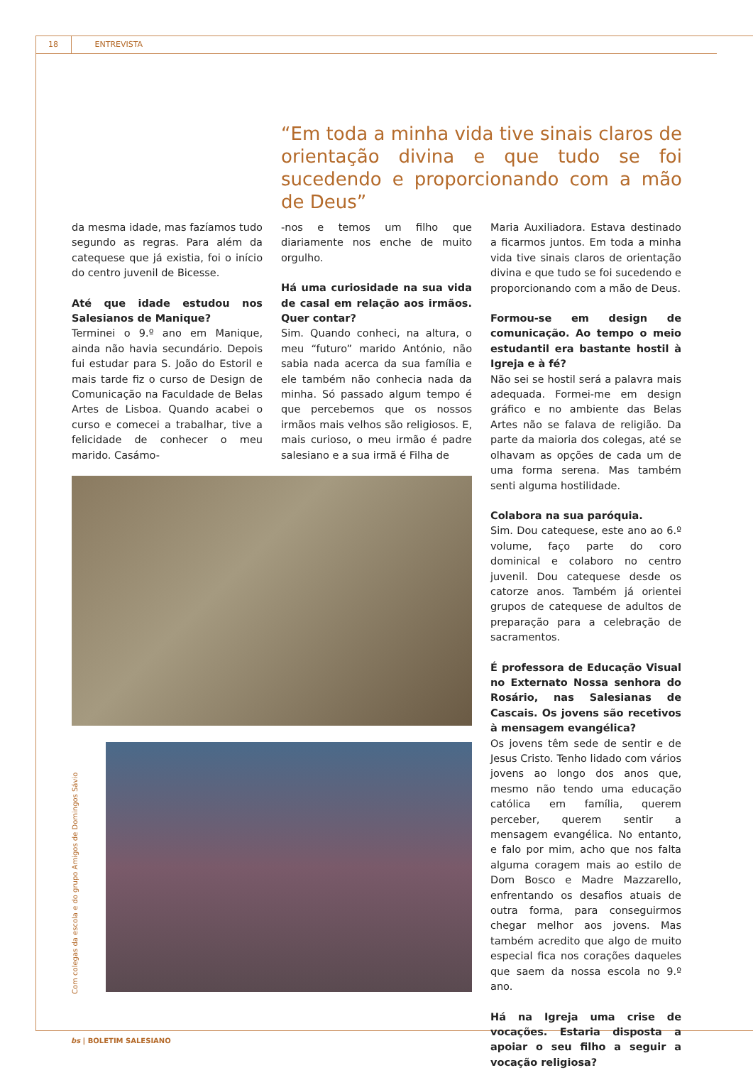18 ENTREVISTA
“Em toda a minha vida tive sinais claros de orientação divina e que tudo se foi sucedendo e proporcionando com a mão de Deus”
da mesma idade, mas fazíamos tudo segundo as regras. Para além da catequese que já existia, foi o início do centro juvenil de Bicesse.
Até que idade estudou nos Salesianos de Manique?
Terminei o 9.º ano em Manique, ainda não havia secundário. Depois fui estudar para S. João do Estoril e mais tarde fiz o curso de Design de Comunicação na Faculdade de Belas Artes de Lisboa. Quando acabei o curso e comecei a trabalhar, tive a felicidade de conhecer o meu marido. Casámo-
-nos e temos um filho que diariamente nos enche de muito orgulho.
Há uma curiosidade na sua vida de casal em relação aos irmãos. Quer contar?
Sim. Quando conheci, na altura, o meu “futuro” marido António, não sabia nada acerca da sua família e ele também não conhecia nada da minha. Só passado algum tempo é que percebemos que os nossos irmãos mais velhos são religiosos. E, mais curioso, o meu irmão é padre salesiano e a sua irmã é Filha de
Maria Auxiliadora. Estava destinado a ficarmos juntos. Em toda a minha vida tive sinais claros de orientação divina e que tudo se foi sucedendo e proporcionando com a mão de Deus.
Formou-se em design de comunicação. Ao tempo o meio estudantil era bastante hostil à Igreja e à fé?
Não sei se hostil será a palavra mais adequada. Formei-me em design gráfico e no ambiente das Belas Artes não se falava de religião. Da parte da maioria dos colegas, até se olhavam as opções de cada um de uma forma serena. Mas também senti alguma hostilidade.
Colabora na sua paróquia.
Sim. Dou catequese, este ano ao 6.º volume, faço parte do coro dominical e colaboro no centro juvenil. Dou catequese desde os catorze anos. Também já orientei grupos de catequese de adultos de preparação para a celebração de sacramentos.
É professora de Educação Visual no Externato Nossa senhora do Rosário, nas Salesianas de Cascais. Os jovens são recetivos à mensagem evangélica?
Os jovens têm sede de sentir e de Jesus Cristo. Tenho lidado com vários jovens ao longo dos anos que, mesmo não tendo uma educação católica em família, querem perceber, querem sentir a mensagem evangélica. No entanto, e falo por mim, acho que nos falta alguma coragem mais ao estilo de Dom Bosco e Madre Mazzarello, enfrentando os desafios atuais de outra forma, para conseguirmos chegar melhor aos jovens. Mas também acredito que algo de muito especial fica nos corações daqueles que saem da nossa escola no 9.º ano.
Há na Igreja uma crise de vocações. Estaria disposta a apoiar o seu filho a seguir a vocação religiosa?
Com colegas da escola e do grupo Amigos de Domingos Sávio
bs | BOLETIM SALESIANO